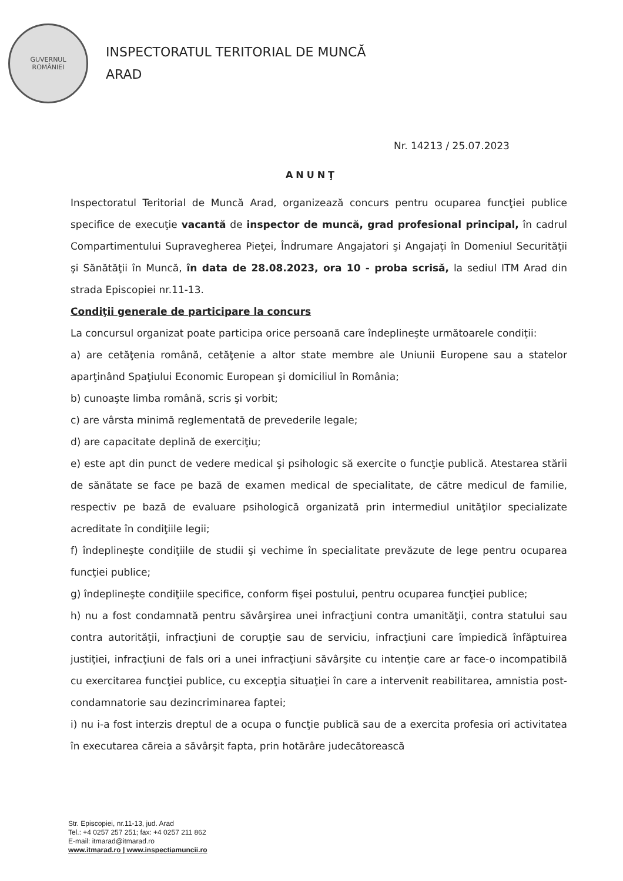GUVERNUL
ROMÂNIEI
INSPECTORATUL TERITORIAL DE MUNCĂ
ARAD
Nr. 14213 / 25.07.2023
ANUNŢ
Inspectoratul Teritorial de Muncă Arad, organizează concurs pentru ocuparea funcţiei publice specifice de execuţie vacantă de inspector de muncă, grad profesional principal, în cadrul Compartimentului Supravegherea Pieţei, Îndrumare Angajatori şi Angajaţi în Domeniul Securităţii şi Sănătăţii în Muncă, în data de 28.08.2023, ora 10 - proba scrisă, la sediul ITM Arad din strada Episcopiei nr.11-13.
Condiţii generale de participare la concurs
La concursul organizat poate participa orice persoană care îndeplineşte următoarele condiţii:
a) are cetăţenia română, cetăţenie a altor state membre ale Uniunii Europene sau a statelor aparţinând Spaţiului Economic European şi domiciliul în România;
b) cunoaşte limba română, scris şi vorbit;
c) are vârsta minimă reglementată de prevederile legale;
d) are capacitate deplină de exerciţiu;
e) este apt din punct de vedere medical şi psihologic să exercite o funcţie publică. Atestarea stării de sănătate se face pe bază de examen medical de specialitate, de către medicul de familie, respectiv pe bază de evaluare psihologică organizată prin intermediul unităţilor specializate acreditate în condiţiile legii;
f) îndeplineşte condiţiile de studii şi vechime în specialitate prevăzute de lege pentru ocuparea funcţiei publice;
g) îndeplineşte condiţiile specifice, conform fişei postului, pentru ocuparea funcţiei publice;
h) nu a fost condamnată pentru săvârşirea unei infracţiuni contra umanităţii, contra statului sau contra autorităţii, infracţiuni de corupţie sau de serviciu, infracţiuni care împiedică înfăptuirea justiţiei, infracţiuni de fals ori a unei infracţiuni săvârşite cu intenţie care ar face-o incompatibilă cu exercitarea funcţiei publice, cu excepţia situaţiei în care a intervenit reabilitarea, amnistia post-condamnatorie sau dezincriminarea faptei;
i) nu i-a fost interzis dreptul de a ocupa o funcţie publică sau de a exercita profesia ori activitatea în executarea căreia a săvârşit fapta, prin hotărâre judecătorească
Str. Episcopiei, nr.11-13, jud. Arad
Tel.: +4 0257 257 251; fax: +4 0257 211 862
E-mail: itmarad@itmarad.ro
www.itmarad.ro | www.inspectiamuncii.ro